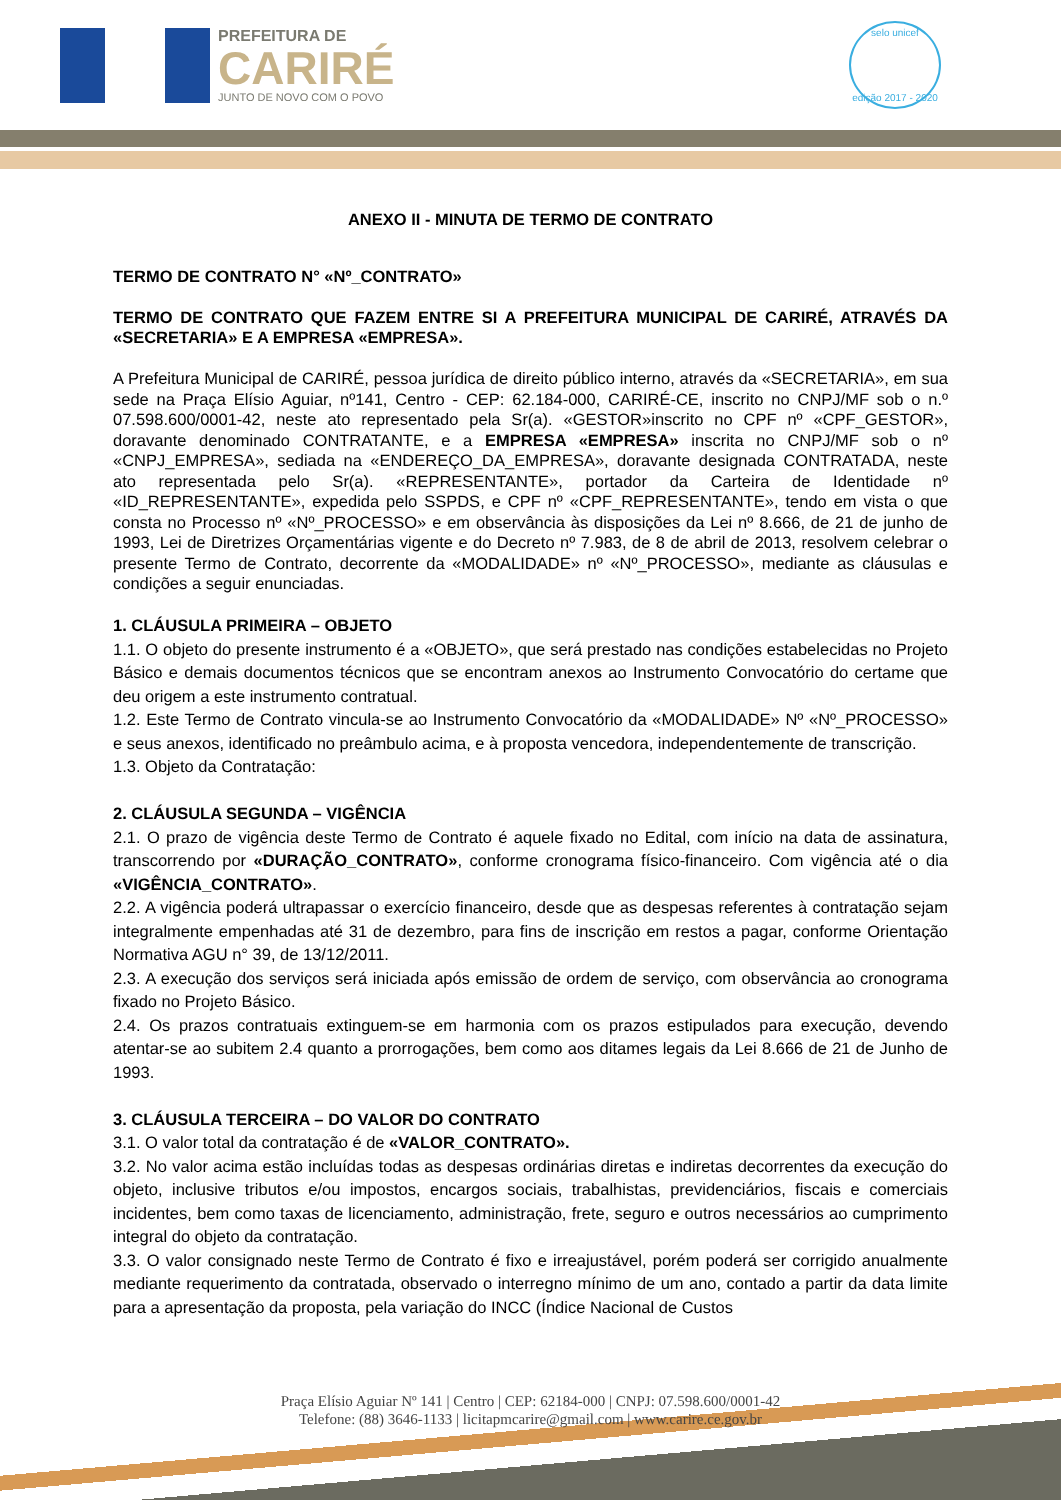PREFEITURA DE
CARIRÉ
JUNTO DE NOVO COM O POVO
selo unicef
edição 2017 - 2020
ANEXO II - MINUTA DE TERMO DE CONTRATO
TERMO DE CONTRATO N° «Nº_CONTRATO»
TERMO DE CONTRATO QUE FAZEM ENTRE SI A PREFEITURA MUNICIPAL DE CARIRÉ, ATRAVÉS DA «SECRETARIA» E A EMPRESA «EMPRESA».
A Prefeitura Municipal de CARIRÉ, pessoa jurídica de direito público interno, através da «SECRETARIA», em sua sede na Praça Elísio Aguiar, nº141, Centro - CEP: 62.184-000, CARIRÉ-CE, inscrito no CNPJ/MF sob o n.º 07.598.600/0001-42, neste ato representado pela Sr(a). «GESTOR»inscrito no CPF nº «CPF_GESTOR», doravante denominado CONTRATANTE, e a EMPRESA «EMPRESA» inscrita no CNPJ/MF sob o nº «CNPJ_EMPRESA», sediada na «ENDEREÇO_DA_EMPRESA», doravante designada CONTRATADA, neste ato representada pelo Sr(a). «REPRESENTANTE», portador da Carteira de Identidade nº «ID_REPRESENTANTE», expedida pelo SSPDS, e CPF nº «CPF_REPRESENTANTE», tendo em vista o que consta no Processo nº «Nº_PROCESSO» e em observância às disposições da Lei nº 8.666, de 21 de junho de 1993, Lei de Diretrizes Orçamentárias vigente e do Decreto nº 7.983, de 8 de abril de 2013, resolvem celebrar o presente Termo de Contrato, decorrente da «MODALIDADE» nº «Nº_PROCESSO», mediante as cláusulas e condições a seguir enunciadas.
1. CLÁUSULA PRIMEIRA – OBJETO
1.1. O objeto do presente instrumento é a «OBJETO», que será prestado nas condições estabelecidas no Projeto Básico e demais documentos técnicos que se encontram anexos ao Instrumento Convocatório do certame que deu origem a este instrumento contratual.
1.2. Este Termo de Contrato vincula-se ao Instrumento Convocatório da «MODALIDADE» Nº «Nº_PROCESSO» e seus anexos, identificado no preâmbulo acima, e à proposta vencedora, independentemente de transcrição.
1.3. Objeto da Contratação:
2. CLÁUSULA SEGUNDA – VIGÊNCIA
2.1. O prazo de vigência deste Termo de Contrato é aquele fixado no Edital, com início na data de assinatura, transcorrendo por «DURAÇÃO_CONTRATO», conforme cronograma físico-financeiro. Com vigência até o dia «VIGÊNCIA_CONTRATO».
2.2. A vigência poderá ultrapassar o exercício financeiro, desde que as despesas referentes à contratação sejam integralmente empenhadas até 31 de dezembro, para fins de inscrição em restos a pagar, conforme Orientação Normativa AGU n° 39, de 13/12/2011.
2.3. A execução dos serviços será iniciada após emissão de ordem de serviço, com observância ao cronograma fixado no Projeto Básico.
2.4. Os prazos contratuais extinguem-se em harmonia com os prazos estipulados para execução, devendo atentar-se ao subitem 2.4 quanto a prorrogações, bem como aos ditames legais da Lei 8.666 de 21 de Junho de 1993.
3. CLÁUSULA TERCEIRA – DO VALOR DO CONTRATO
3.1. O valor total da contratação é de «VALOR_CONTRATO».
3.2. No valor acima estão incluídas todas as despesas ordinárias diretas e indiretas decorrentes da execução do objeto, inclusive tributos e/ou impostos, encargos sociais, trabalhistas, previdenciários, fiscais e comerciais incidentes, bem como taxas de licenciamento, administração, frete, seguro e outros necessários ao cumprimento integral do objeto da contratação.
3.3. O valor consignado neste Termo de Contrato é fixo e irreajustável, porém poderá ser corrigido anualmente mediante requerimento da contratada, observado o interregno mínimo de um ano, contado a partir da data limite para a apresentação da proposta, pela variação do INCC (Índice Nacional de Custos
Praça Elísio Aguiar Nº 141 | Centro | CEP: 62184-000 | CNPJ: 07.598.600/0001-42
Telefone: (88) 3646-1133 | licitapmcarire@gmail.com | www.carire.ce.gov.br